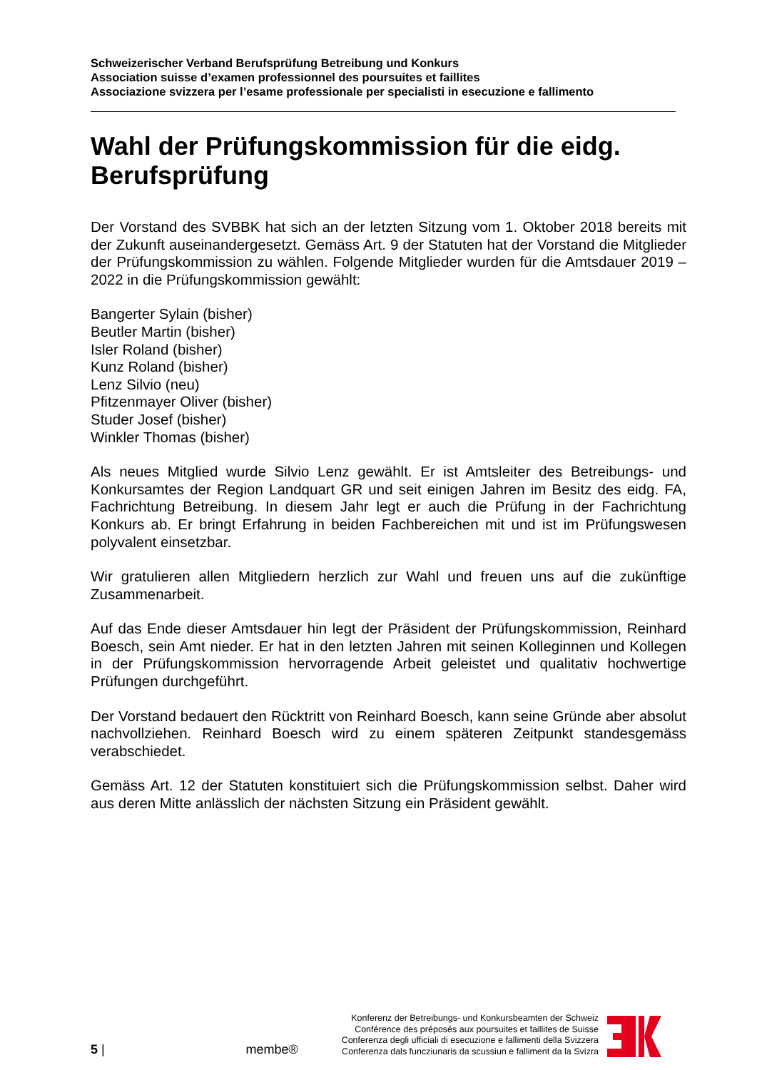Schweizerischer Verband Berufsprüfung Betreibung und Konkurs
Association suisse d’examen professionnel des poursuites et faillites
Associazione svizzera per l’esame professionale per specialisti in esecuzione e fallimento
Wahl der Prüfungskommission für die eidg. Berufsprüfung
Der Vorstand des SVBBK hat sich an der letzten Sitzung vom 1. Oktober 2018 bereits mit der Zukunft auseinandergesetzt. Gemäss Art. 9 der Statuten hat der Vorstand die Mitglieder der Prüfungskommission zu wählen. Folgende Mitglieder wurden für die Amtsdauer 2019 – 2022 in die Prüfungskommission gewählt:
Bangerter Sylain (bisher)
Beutler Martin (bisher)
Isler Roland (bisher)
Kunz Roland (bisher)
Lenz Silvio (neu)
Pfitzenmayer Oliver (bisher)
Studer Josef (bisher)
Winkler Thomas (bisher)
Als neues Mitglied wurde Silvio Lenz gewählt. Er ist Amtsleiter des Betreibungs- und Konkursamtes der Region Landquart GR und seit einigen Jahren im Besitz des eidg. FA, Fachrichtung Betreibung. In diesem Jahr legt er auch die Prüfung in der Fachrichtung Konkurs ab. Er bringt Erfahrung in beiden Fachbereichen mit und ist im Prüfungswesen polyvalent einsetzbar.
Wir gratulieren allen Mitgliedern herzlich zur Wahl und freuen uns auf die zukünftige Zusammenarbeit.
Auf das Ende dieser Amtsdauer hin legt der Präsident der Prüfungskommission, Reinhard Boesch, sein Amt nieder. Er hat in den letzten Jahren mit seinen Kolleginnen und Kollegen in der Prüfungskommission hervorragende Arbeit geleistet und qualitativ hochwertige Prüfungen durchgeführt.
Der Vorstand bedauert den Rücktritt von Reinhard Boesch, kann seine Gründe aber absolut nachvollziehen. Reinhard Boesch wird zu einem späteren Zeitpunkt standesgemäss verabschiedet.
Gemäss Art. 12 der Statuten konstituiert sich die Prüfungskommission selbst. Daher wird aus deren Mitte anlässlich der nächsten Sitzung ein Präsident gewählt.
5 |
membe®
Konferenz der Betreibungs- und Konkursbeamten der Schweiz
Conférence des préposés aux poursuites et faillites de Suisse
Conferenza degli ufficiali di esecuzione e fallimenti della Svizzera
Conferenza dals funcziunaris da scussiun e falliment da la Svizra